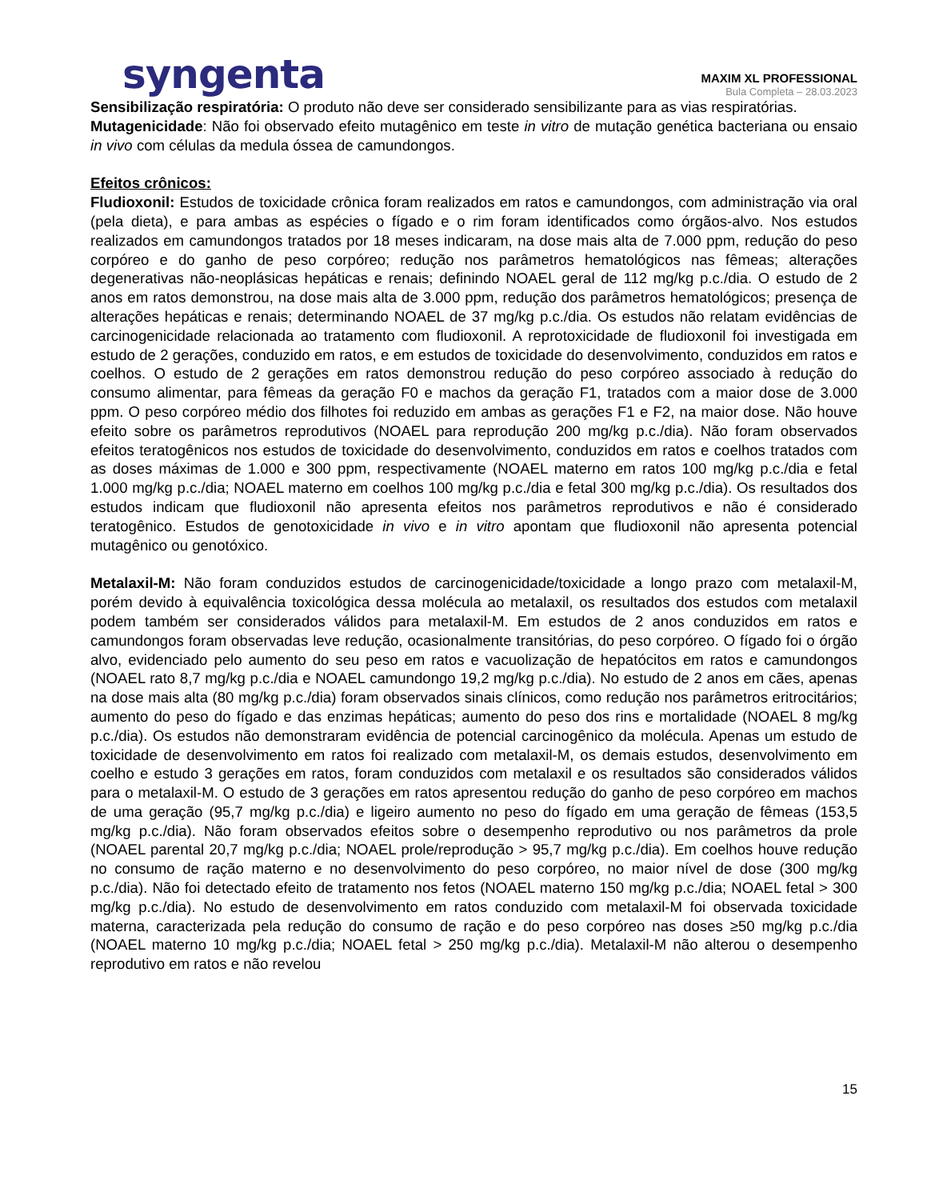syngenta
MAXIM XL PROFESSIONAL
Bula Completa – 28.03.2023
Sensibilização respiratória: O produto não deve ser considerado sensibilizante para as vias respiratórias.
Mutagenicidade: Não foi observado efeito mutagênico em teste in vitro de mutação genética bacteriana ou ensaio in vivo com células da medula óssea de camundongos.
Efeitos crônicos:
Fludioxonil: Estudos de toxicidade crônica foram realizados em ratos e camundongos, com administração via oral (pela dieta), e para ambas as espécies o fígado e o rim foram identificados como órgãos-alvo. Nos estudos realizados em camundongos tratados por 18 meses indicaram, na dose mais alta de 7.000 ppm, redução do peso corpóreo e do ganho de peso corpóreo; redução nos parâmetros hematológicos nas fêmeas; alterações degenerativas não-neoplásicas hepáticas e renais; definindo NOAEL geral de 112 mg/kg p.c./dia. O estudo de 2 anos em ratos demonstrou, na dose mais alta de 3.000 ppm, redução dos parâmetros hematológicos; presença de alterações hepáticas e renais; determinando NOAEL de 37 mg/kg p.c./dia. Os estudos não relatam evidências de carcinogenicidade relacionada ao tratamento com fludioxonil. A reprotoxicidade de fludioxonil foi investigada em estudo de 2 gerações, conduzido em ratos, e em estudos de toxicidade do desenvolvimento, conduzidos em ratos e coelhos. O estudo de 2 gerações em ratos demonstrou redução do peso corpóreo associado à redução do consumo alimentar, para fêmeas da geração F0 e machos da geração F1, tratados com a maior dose de 3.000 ppm. O peso corpóreo médio dos filhotes foi reduzido em ambas as gerações F1 e F2, na maior dose. Não houve efeito sobre os parâmetros reprodutivos (NOAEL para reprodução 200 mg/kg p.c./dia). Não foram observados efeitos teratogênicos nos estudos de toxicidade do desenvolvimento, conduzidos em ratos e coelhos tratados com as doses máximas de 1.000 e 300 ppm, respectivamente (NOAEL materno em ratos 100 mg/kg p.c./dia e fetal 1.000 mg/kg p.c./dia; NOAEL materno em coelhos 100 mg/kg p.c./dia e fetal 300 mg/kg p.c./dia). Os resultados dos estudos indicam que fludioxonil não apresenta efeitos nos parâmetros reprodutivos e não é considerado teratogênico. Estudos de genotoxicidade in vivo e in vitro apontam que fludioxonil não apresenta potencial mutagênico ou genotóxico.
Metalaxil-M: Não foram conduzidos estudos de carcinogenicidade/toxicidade a longo prazo com metalaxil-M, porém devido à equivalência toxicológica dessa molécula ao metalaxil, os resultados dos estudos com metalaxil podem também ser considerados válidos para metalaxil-M. Em estudos de 2 anos conduzidos em ratos e camundongos foram observadas leve redução, ocasionalmente transitórias, do peso corpóreo. O fígado foi o órgão alvo, evidenciado pelo aumento do seu peso em ratos e vacuolização de hepatócitos em ratos e camundongos (NOAEL rato 8,7 mg/kg p.c./dia e NOAEL camundongo 19,2 mg/kg p.c./dia). No estudo de 2 anos em cães, apenas na dose mais alta (80 mg/kg p.c./dia) foram observados sinais clínicos, como redução nos parâmetros eritrocitários; aumento do peso do fígado e das enzimas hepáticas; aumento do peso dos rins e mortalidade (NOAEL 8 mg/kg p.c./dia). Os estudos não demonstraram evidência de potencial carcinogênico da molécula. Apenas um estudo de toxicidade de desenvolvimento em ratos foi realizado com metalaxil-M, os demais estudos, desenvolvimento em coelho e estudo 3 gerações em ratos, foram conduzidos com metalaxil e os resultados são considerados válidos para o metalaxil-M. O estudo de 3 gerações em ratos apresentou redução do ganho de peso corpóreo em machos de uma geração (95,7 mg/kg p.c./dia) e ligeiro aumento no peso do fígado em uma geração de fêmeas (153,5 mg/kg p.c./dia). Não foram observados efeitos sobre o desempenho reprodutivo ou nos parâmetros da prole (NOAEL parental 20,7 mg/kg p.c./dia; NOAEL prole/reprodução > 95,7 mg/kg p.c./dia). Em coelhos houve redução no consumo de ração materno e no desenvolvimento do peso corpóreo, no maior nível de dose (300 mg/kg p.c./dia). Não foi detectado efeito de tratamento nos fetos (NOAEL materno 150 mg/kg p.c./dia; NOAEL fetal > 300 mg/kg p.c./dia). No estudo de desenvolvimento em ratos conduzido com metalaxil-M foi observada toxicidade materna, caracterizada pela redução do consumo de ração e do peso corpóreo nas doses ≥50 mg/kg p.c./dia (NOAEL materno 10 mg/kg p.c./dia; NOAEL fetal > 250 mg/kg p.c./dia). Metalaxil-M não alterou o desempenho reprodutivo em ratos e não revelou
15